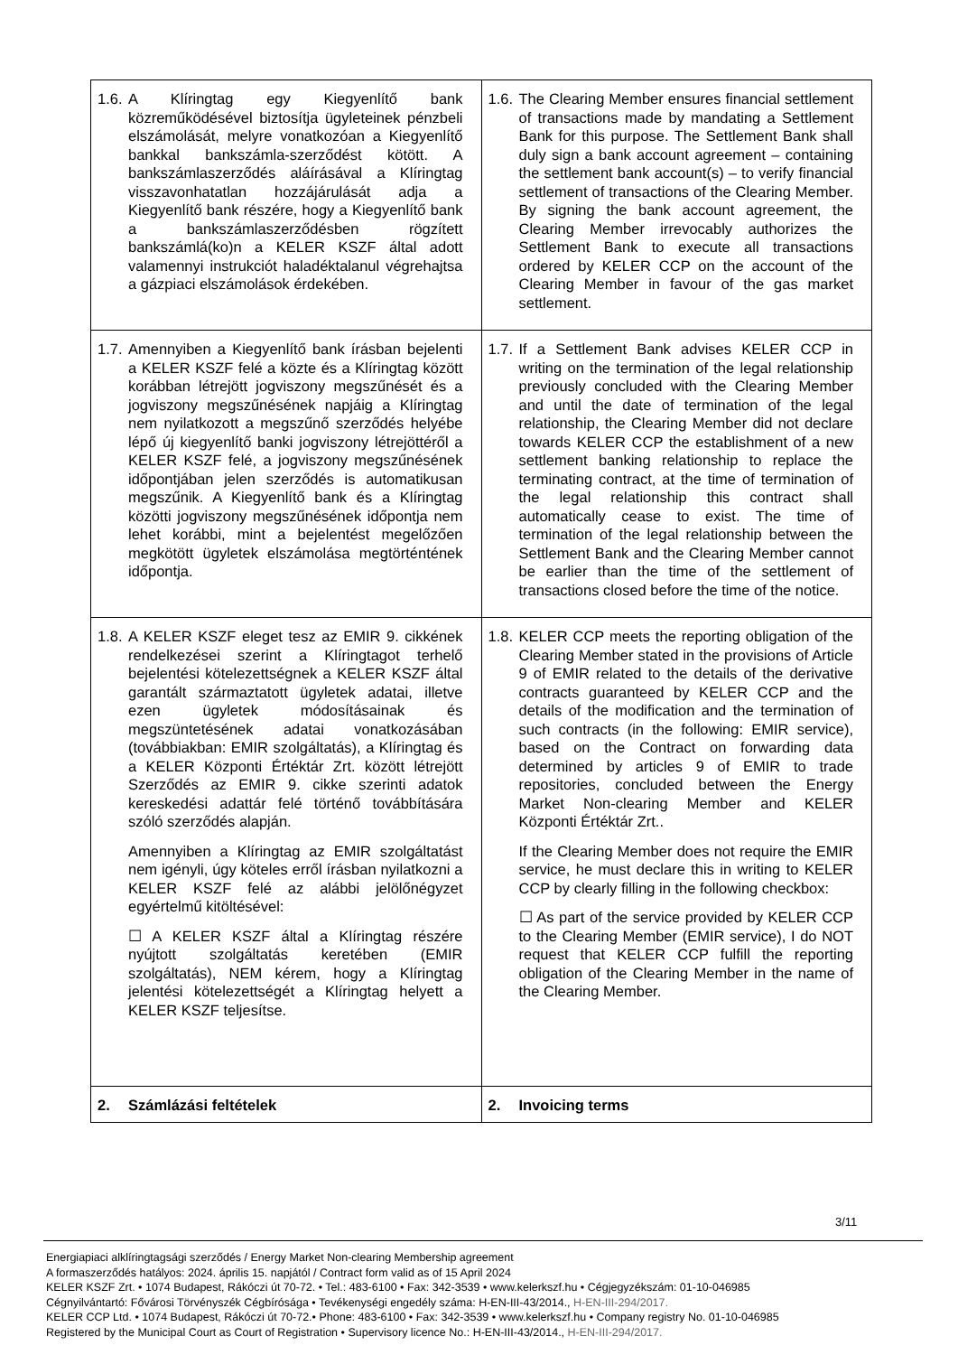| 1.6. A Klíringtag egy Kiegyenlítő bank közreműködésével biztosítja ügyleteinek pénzbeli elszámolását, melyre vonatkozóan a Kiegyenlítő bankkal bankszámla-szerződést kötött. A bankszámlaszerződés aláírásával a Klíringtag visszavonhatatlan hozzájárulását adja a Kiegyenlítő bank részére, hogy a Kiegyenlítő bank a bankszámlaszerződésben rögzített bankszámlá(ko)n a KELER KSZF által adott valamennyi instrukciót haladéktalanul végrehajtsa a gázpiaci elszámolások érdekében. | 1.6. The Clearing Member ensures financial settlement of transactions made by mandating a Settlement Bank for this purpose. The Settlement Bank shall duly sign a bank account agreement – containing the settlement bank account(s) – to verify financial settlement of transactions of the Clearing Member. By signing the bank account agreement, the Clearing Member irrevocably authorizes the Settlement Bank to execute all transactions ordered by KELER CCP on the account of the Clearing Member in favour of the gas market settlement. |
| 1.7. Amennyiben a Kiegyenlítő bank írásban bejelenti a KELER KSZF felé a közte és a Klíringtag között korábban létrejött jogviszony megszűnését és a jogviszony megszűnésének napjáig a Klíringtag nem nyilatkozott a megszűnő szerződés helyébe lépő új kiegyenlítő banki jogviszony létrejöttéről a KELER KSZF felé, a jogviszony megszűnésének időpontjában jelen szerződés is automatikusan megszűnik. A Kiegyenlítő bank és a Klíringtag közötti jogviszony megszűnésének időpontja nem lehet korábbi, mint a bejelentést megelőzően megkötött ügyletek elszámolása megtörténtének időpontja. | 1.7. If a Settlement Bank advises KELER CCP in writing on the termination of the legal relationship previously concluded with the Clearing Member and until the date of termination of the legal relationship, the Clearing Member did not declare towards KELER CCP the establishment of a new settlement banking relationship to replace the terminating contract, at the time of termination of the legal relationship this contract shall automatically cease to exist. The time of termination of the legal relationship between the Settlement Bank and the Clearing Member cannot be earlier than the time of the settlement of transactions closed before the time of the notice. |
| 1.8. A KELER KSZF eleget tesz az EMIR 9. cikkének rendelkezései szerint a Klíringtagot terhelő bejelentési kötelezettségnek a KELER KSZF által garantált származtatott ügyletek adatai, illetve ezen ügyletek módosításainak és megszüntetésének adatai vonatkozásában (továbbiakban: EMIR szolgáltatás), a Klíringtag és a KELER Központi Értéktár Zrt. között létrejött Szerződés az EMIR 9. cikke szerinti adatok kereskedési adattár felé történő továbbítására szóló szerződés alapján. Amennyiben a Klíringtag az EMIR szolgáltatást nem igényli, úgy köteles erről írásban nyilatkozni a KELER KSZF felé az alábbi jelölőnégyzet egyértelmű kitöltésével: ☐ A KELER KSZF által a Klíringtag részére nyújtott szolgáltatás keretében (EMIR szolgáltatás), NEM kérem, hogy a Klíringtag jelentési kötelezettségét a Klíringtag helyett a KELER KSZF teljesítse. | 1.8. KELER CCP meets the reporting obligation of the Clearing Member stated in the provisions of Article 9 of EMIR related to the details of the derivative contracts guaranteed by KELER CCP and the details of the modification and the termination of such contracts (in the following: EMIR service), based on the Contract on forwarding data determined by articles 9 of EMIR to trade repositories, concluded between the Energy Market Non-clearing Member and KELER Központi Értéktár Zrt.. If the Clearing Member does not require the EMIR service, he must declare this in writing to KELER CCP by clearly filling in the following checkbox: ☐ As part of the service provided by KELER CCP to the Clearing Member (EMIR service), I do NOT request that KELER CCP fulfill the reporting obligation of the Clearing Member in the name of the Clearing Member. |
| 2. Számlázási feltételek | 2. Invoicing terms |
3/11
Energiapiaci alklíringtagsági szerződés / Energy Market Non-clearing Membership agreement
A formaszerződés hatályos: 2024. április 15. napjától / Contract form valid as of 15 April 2024
KELER KSZF Zrt. • 1074 Budapest, Rákóczi út 70-72. • Tel.: 483-6100 • Fax: 342-3539 • www.kelerkszf.hu • Cégjegyzékszám: 01-10-046985
Cégnyilvántartó: Fővárosi Törvényszék Cégbírósága • Tevékenységi engedély száma: H-EN-III-43/2014., H-EN-III-294/2017.
KELER CCP Ltd. • 1074 Budapest, Rákóczi út 70-72.• Phone: 483-6100 • Fax: 342-3539 • www.kelerkszf.hu • Company registry No. 01-10-046985
Registered by the Municipal Court as Court of Registration • Supervisory licence No.: H-EN-III-43/2014., H-EN-III-294/2017.